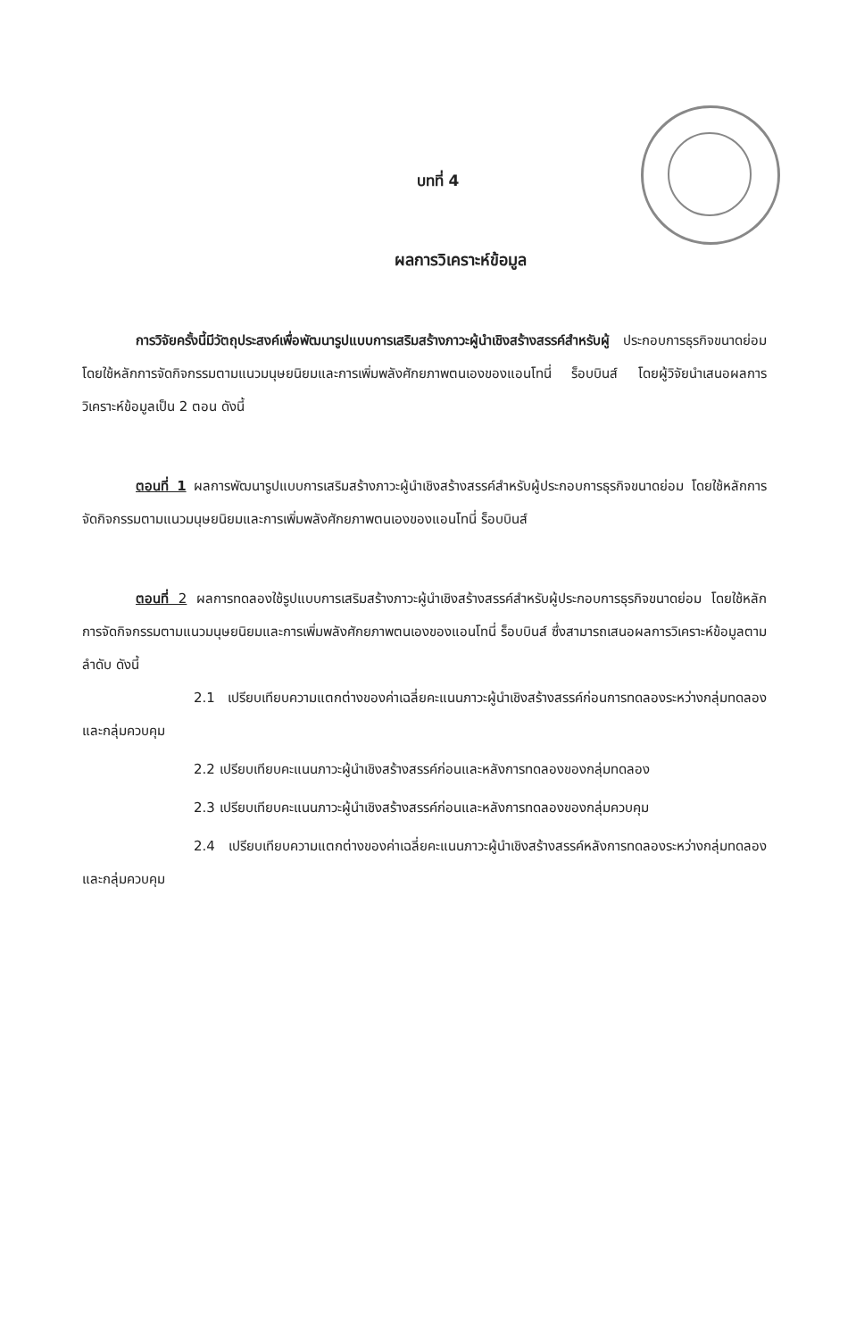บทที่ 4
ผลการวิเคราะห์ข้อมูล
การวิจัยครั้งนี้มีวัตถุประสงค์เพื่อพัฒนารูปแบบการเสริมสร้างภาวะผู้นำเชิงสร้างสรรค์สำหรับผู้ ประกอบการธุรกิจขนาดย่อมโดยใช้หลักการจัดกิจกรรมตามแนวมนุษยนิยมและการเพิ่มพลังศักยภาพตนเองของแอนโทนี่ ร็อบบินส์ โดยผู้วิจัยนำเสนอผลการวิเคราะห์ข้อมูลเป็น 2 ตอน ดังนี้
ตอนที่ 1 ผลการพัฒนารูปแบบการเสริมสร้างภาวะผู้นำเชิงสร้างสรรค์สำหรับผู้ประกอบการธุรกิจขนาดย่อม โดยใช้หลักการจัดกิจกรรมตามแนวมนุษยนิยมและการเพิ่มพลังศักยภาพตนเองของแอนโทนี่ ร็อบบินส์
ตอนที่ 2 ผลการทดลองใช้รูปแบบการเสริมสร้างภาวะผู้นำเชิงสร้างสรรค์สำหรับผู้ประกอบการธุรกิจขนาดย่อม โดยใช้หลักการจัดกิจกรรมตามแนวมนุษยนิยมและการเพิ่มพลังศักยภาพตนเองของแอนโทนี่ ร็อบบินส์ ซึ่งสามารถเสนอผลการวิเคราะห์ข้อมูลตามลำดับ ดังนี้
2.1 เปรียบเทียบความแตกต่างของค่าเฉลี่ยคะแนนภาวะผู้นำเชิงสร้างสรรค์ก่อนการทดลองระหว่างกลุ่มทดลองและกลุ่มควบคุม
2.2 เปรียบเทียบคะแนนภาวะผู้นำเชิงสร้างสรรค์ก่อนและหลังการทดลองของกลุ่มทดลอง
2.3 เปรียบเทียบคะแนนภาวะผู้นำเชิงสร้างสรรค์ก่อนและหลังการทดลองของกลุ่มควบคุม
2.4 เปรียบเทียบความแตกต่างของค่าเฉลี่ยคะแนนภาวะผู้นำเชิงสร้างสรรค์หลังการทดลองระหว่างกลุ่มทดลองและกลุ่มควบคุม